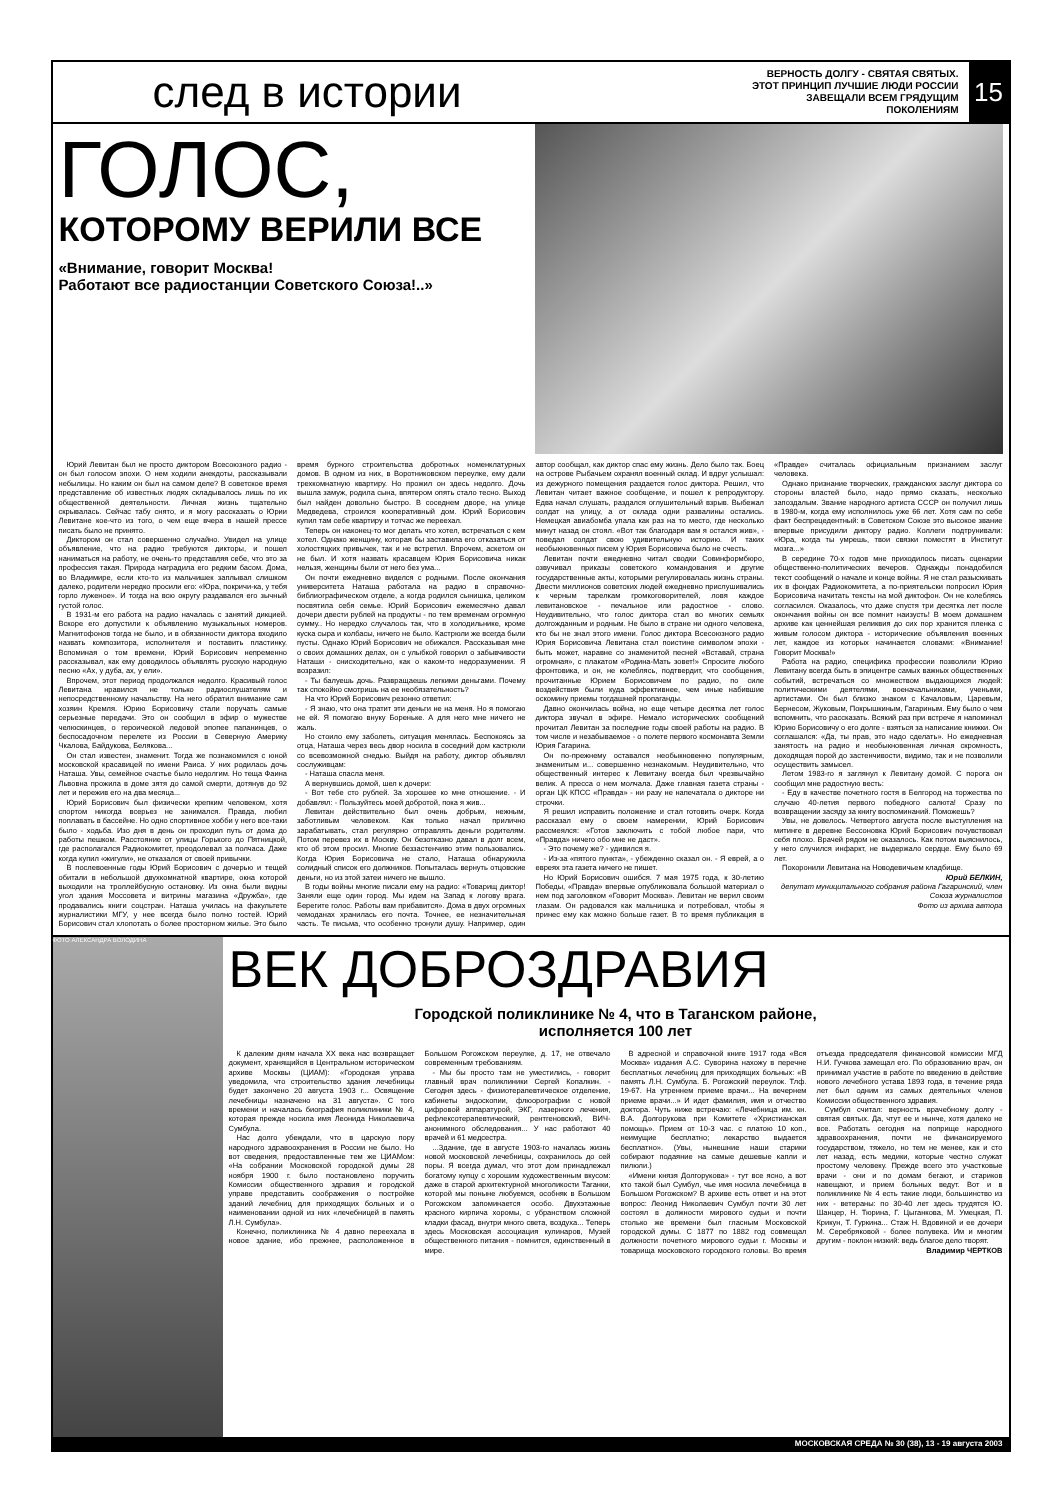след в истории
ВЕРНОСТЬ ДОЛГУ - СВЯТАЯ СВЯТЫХ.
ЭТОТ ПРИНЦИП ЛУЧШИЕ ЛЮДИ РОССИИ
ЗАВЕЩАЛИ ВСЕМ ГРЯДУЩИМ
ПОКОЛЕНИЯМ
15
ГОЛОС,
КОТОРОМУ ВЕРИЛИ ВСЕ
«Внимание, говорит Москва!
Работают все радиостанции Советского Союза!..»
Юрий Левитан был не просто диктором Всесоюзного радио - он был голосом эпохи. О нем ходили анекдоты, рассказывали небылицы. Но каким он был на самом деле? В советское время представление об известных людях складывалось лишь по их общественной деятельности. Личная жизнь тщательно скрывалась. Сейчас табу снято, и я могу рассказать о Юрии Левитане кое-что из того, о чем еще вчера в нашей прессе писать было не принято.
Диктором он стал совершенно случайно. Увидел на улице объявление, что на радио требуются дикторы, и пошел наниматься на работу, не очень-то представляя себе, что это за профессия такая. Природа наградила его редким басом. Дома, во Владимире, если кто-то из мальчишек заплывал слишком далеко, родители нередко просили его: «Юра, покричи-ка, у тебя горло луженое». И тогда на всю округу раздавался его зычный густой голос.
В 1931-м его работа на радио началась с занятий дикцией. Вскоре его допустили к объявлению музыкальных номеров. Магнитофонов тогда не было, и в обязанности диктора входило назвать композитора, исполнителя и поставить пластинку. Вспоминая о том времени, Юрий Борисович непременно рассказывал, как ему доводилось объявлять русскую народную песню «Ах, у дуба, ах, у ели».
Впрочем, этот период продолжался недолго. Красивый голос Левитана нравился не только радиослушателям и непосредственному начальству. На него обратил внимание сам хозяин Кремля. Юрию Борисовичу стали поручать самые серьезные передачи. Это он сообщил в эфир о мужестве челюскинцев, о героической ледовой эпопее папанинцев, о беспосадочном перелете из России в Северную Америку Чкалова, Байдукова, Белякова...
Он стал известен, знаменит. Тогда же познакомился с юной московской красавицей по имени Раиса. У них родилась дочь Наташа. Увы, семейное счастье было недолгим. Но теща Фаина Львовна прожила в доме зятя до самой смерти, дотянув до 92 лет и пережив его на два месяца...
Юрий Борисович был физически крепким человеком, хотя спортом никогда всерьез не занимался. Правда, любил поплавать в бассейне. Но одно спортивное хобби у него все-таки было - ходьба. Изо дня в день он проходил путь от дома до работы пешком. Расстояние от улицы Горького до Пятницкой, где располагался Радиокомитет, преодолевал за полчаса. Даже когда купил «жигули», не отказался от своей привычки.
В послевоенные годы Юрий Борисович с дочерью и тещей обитали в небольшой двухкомнатной квартире, окна которой выходили на троллейбусную остановку. Из окна были видны угол здания Моссовета и витрины магазина «Дружба», где продавались книги соцстран. Наташа училась на факультете журналистики МГУ, у нее всегда было полно гостей. Юрий Борисович стал хлопотать о более просторном жилье. Это было время бурного строительства добротных номенклатурных домов. В одном из них, в Воротниковском переулке, ему дали трехкомнатную квартиру. Но прожил он здесь недолго. Дочь вышла замуж, родила сына, впятером опять стало тесно. Выход был найден довольно быстро. В соседнем дворе, на улице Медведева, строился кооперативный дом. Юрий Борисович купил там себе квартиру и тотчас же переехал.
Теперь он наконец-то мог делать что хотел, встречаться с кем хотел. Однако женщину, которая бы заставила его отказаться от холостяцких привычек, так и не встретил. Впрочем, аскетом он не был. И хотя назвать красавцем Юрия Борисовича никак нельзя, женщины были от него без ума...
Он почти ежедневно виделся с родными. После окончания университета Наташа работала на радио в справочно-библиографическом отделе, а когда родился сынишка, целиком посвятила себя семье. Юрий Борисович ежемесячно давал дочери двести рублей на продукты - по тем временам огромную сумму.. Но нередко случалось так, что в холодильнике, кроме куска сыра и колбасы, ничего не было. Кастрюли же всегда были пусты. Однако Юрий Борисович не обижался. Рассказывая мне о своих домашних делах, он с улыбкой говорил о забывчивости Наташи - снисходительно, как о каком-то недоразумении. Я возразил:
- Ты балуешь дочь. Развращаешь легкими деньгами. Почему так спокойно смотришь на ее необязательность?
На что Юрий Борисович резонно ответил:
- Я знаю, что она тратит эти деньги не на меня. Но я помогаю не ей. Я помогаю внуку Бореньке. А для него мне ничего не жаль.
Но стоило ему заболеть, ситуация менялась. Беспокоясь за отца, Наташа через весь двор носила в соседний дом кастрюли со всевозможной снедью. Выйдя на работу, диктор объявлял сослуживцам:
- Наташа спасла меня.
А вернувшись домой, шел к дочери:
- Вот тебе сто рублей. За хорошее ко мне отношение. - И добавлял: - Пользуйтесь моей добротой, пока я жив...
Левитан действительно был очень добрым, нежным, заботливым человеком. Как только начал прилично зарабатывать, стал регулярно отправлять деньги родителям. Потом перевез их в Москву. Он безотказно давал в долг всем, кто об этом просил. Многие беззастенчиво этим пользовались. Когда Юрия Борисовича не стало, Наташа обнаружила солидный список его должников. Попыталась вернуть отцовские деньги, но из этой затеи ничего не вышло.
В годы войны многие писали ему на радио: «Товарищ диктор! Заняли еще один город. Мы идем на Запад к логову врага. Берегите голос. Работы вам прибавится». Дома в двух огромных чемоданах хранилась его почта. Точнее, ее незначительная часть. Те письма, что особенно тронули душу. Например, один автор сообщал, как диктор спас ему жизнь. Дело было так. Боец на острове Рыбачьем охранял военный склад. И вдруг услышал: из дежурного помещения раздается голос диктора. Решил, что Левитан читает важное сообщение, и пошел к репродуктору. Едва начал слушать, раздался оглушительный взрыв. Выбежал солдат на улицу, а от склада одни развалины остались. Немецкая авиабомба упала как раз на то место, где несколько минут назад он стоял. «Вот так благодаря вам я остался жив», - поведал солдат свою удивительную историю. И таких необыкновенных писем у Юрия Борисовича было не счесть.
Левитан почти ежедневно читал сводки Совинформбюро, озвучивал приказы советского командования и другие государственные акты, которыми регулировалась жизнь страны. Двести миллионов советских людей ежедневно прислушивались к черным тарелкам громкоговорителей, ловя каждое левитановское - печальное или радостное - слово. Неудивительно, что голос диктора стал во многих семьях долгожданным и родным. Не было в стране ни одного человека, кто бы не знал этого имени. Голос диктора Всесоюзного радио Юрия Борисовича Левитана стал поистине символом эпохи - быть может, наравне со знаменитой песней «Вставай, страна огромная», с плакатом «Родина-Мать зовет!» Спросите любого фронтовика, и он, не колеблясь, подтвердит, что сообщения, прочитанные Юрием Борисовичем по радио, по силе воздействия были куда эффективнее, чем иные набившие оскомину приемы тогдашней пропаганды.
Давно окончилась война, но еще четыре десятка лет голос диктора звучал в эфире. Немало исторических сообщений прочитал Левитан за последние годы своей работы на радио. В том числе и незабываемое - о полете первого космонавта Земли Юрия Гагарина.
Он по-прежнему оставался необыкновенно популярным, знаменитым и... совершенно незнакомым. Неудивительно, что общественный интерес к Левитану всегда был чрезвычайно велик. А пресса о нем молчала. Даже главная газета страны - орган ЦК КПСС «Правда» - ни разу не напечатала о дикторе ни строчки.
Я решил исправить положение и стал готовить очерк. Когда рассказал ему о своем намерении, Юрий Борисович рассмеялся: «Готов заключить с тобой любое пари, что «Правда» ничего обо мне не даст».
- Это почему же? - удивился я.
- Из-за «пятого пункта», - убежденно сказал он. - Я еврей, а о евреях эта газета ничего не пишет.
Но Юрий Борисович ошибся. 7 мая 1975 года, к 30-летию Победы, «Правда» впервые опубликовала большой материал о нем под заголовком «Говорит Москва». Левитан не верил своим глазам. Он радовался как мальчишка и потребовал, чтобы я принес ему как можно больше газет. В то время публикация в «Правде» считалась официальным признанием заслуг человека.
Однако признание творческих, гражданских заслуг диктора со стороны властей было, надо прямо сказать, несколько запоздалым. Звание народного артиста СССР он получил лишь в 1980-м, когда ему исполнилось уже 66 лет. Хотя сам по себе факт беспрецедентный: в Советском Союзе это высокое звание впервые присудили диктору радио. Коллеги подтрунивали: «Юра, когда ты умрешь, твои связки поместят в Институт мозга...»
В середине 70-х годов мне приходилось писать сценарии общественно-политических вечеров. Однажды понадобился текст сообщений о начале и конце войны. Я не стал разыскивать их в фондах Радиокомитета, а по-приятельски попросил Юрия Борисовича начитать тексты на мой диктофон. Он не колеблясь согласился. Оказалось, что даже спустя три десятка лет после окончания войны он все помнит наизусть! В моем домашнем архиве как ценнейшая реликвия до сих пор хранится пленка с живым голосом диктора - исторические объявления военных лет, каждое из которых начинается словами: «Внимание! Говорит Москва!»
Работа на радио, специфика профессии позволили Юрию Левитану всегда быть в эпицентре самых важных общественных событий, встречаться со множеством выдающихся людей: политическими деятелями, военачальниками, учеными, артистами. Он был близко знаком с Качаловым, Царевым, Бернесом, Жуковым, Покрышкиным, Гагариным. Ему было о чем вспомнить, что рассказать. Всякий раз при встрече я напоминал Юрию Борисовичу о его долге - взяться за написание книжки. Он соглашался: «Да, ты прав, это надо сделать». Но ежедневная занятость на радио и необыкновенная личная скромность, доходящая порой до застенчивости, видимо, так и не позволили осуществить замысел.
Летом 1983-го я заглянул к Левитану домой. С порога он сообщил мне радостную весть:
- Еду в качестве почетного гостя в Белгород на торжества по случаю 40-летия первого победного салюта! Сразу по возвращении засяду за книгу воспоминаний. Поможешь?
Увы, не довелось. Четвертого августа после выступления на митинге в деревне Бессоновка Юрий Борисович почувствовал себя плохо. Врачей рядом не оказалось. Как потом выяснилось, у него случился инфаркт, не выдержало сердце. Ему было 69 лет.
Похоронили Левитана на Новодевичьем кладбище.
Юрий БЕЛКИН,
депутат муниципального собрания района Гагаринский, член Союза журналистов
Фото из архива автора
ФОТО АЛЕКСАНДРА ВОЛОДИНА
ВЕК ДОБРОЗДРАВИЯ
Городской поликлинике № 4, что в Таганском районе,
исполняется 100 лет
К далеким дням начала XX века нас возвращает документ, хранящийся в Центральном историческом архиве Москвы (ЦИАМ): «Городская управа уведомила, что строительство здания лечебницы будет закончено 20 августа 1903 г... Освящение лечебницы назначено на 31 августа». С того времени и началась биография поликлиники № 4, которая прежде носила имя Леонида Николаевича Сумбула.
Нас долго убеждали, что в царскую пору народного здравоохранения в России не было. Но вот сведения, предоставленные тем же ЦИАМом: «На собрании Московской городской думы 28 ноября 1900 г. было постановлено поручить Комиссии общественного здравия и городской управе представить соображения о постройке зданий лечебниц для приходящих больных и о наименовании одной из них «лечебницей в память Л.Н. Сумбула».
Конечно, поликлиника № 4 давно переехала в новое здание, ибо прежнее, расположенное в Большом Рогожском переулке, д. 17, не отвечало современным требованиям.
- Мы бы просто там не уместились, - говорит главный врач поликлиники Сергей Копалкин. - Сегодня здесь - физиотерапевтическое отделение, кабинеты эндоскопии, флюорографии с новой цифровой аппаратурой, ЭКГ, лазерного лечения, рефлексотерапевтический, рентгеновский, ВИЧ-анонимного обследования... У нас работают 40 врачей и 61 медсестра.
...Здание, где в августе 1903-го началась жизнь новой московской лечебницы, сохранилось до сей поры. Я всегда думал, что этот дом принадлежал богатому купцу с хорошим художественным вкусом: даже в старой архитектурной многоликости Таганки, которой мы поныне любуемся, особняк в Большом Рогожском запоминается особо. Двухэтажные красного кирпича хоромы, с убранством сложной кладки фасад, внутри много света, воздуха... Теперь здесь Московская ассоциация кулинаров, Музей общественного питания - помнится, единственный в мире.
В адресной и справочной книге 1917 года «Вся Москва» издания А.С. Суворина нахожу в перечне бесплатных лечебниц для приходящих больных: «В память Л.Н. Сумбула. Б. Рогожский переулок. Тлф. 19-67. На утреннем приеме врачи... На вечернем приеме врачи...» И идет фамилия, имя и отчество доктора. Чуть ниже встречаю: «Лечебница им. кн. В.А. Долгорукова при Комитете «Христианская помощь». Прием от 10-3 час. с платою 10 коп., неимущие бесплатно; лекарство выдается бесплатно». (Увы, нынешние наши старики собирают подаяние на самые дешевые капли и пилюли.)
«Имени князя Долгорукова» - тут все ясно, а вот кто такой был Сумбул, чье имя носила лечебница в Большом Рогожском? В архиве есть ответ и на этот вопрос: Леонид Николаевич Сумбул почти 30 лет состоял в должности мирового судьи и почти столько же времени был гласным Московской городской думы. С 1877 по 1882 год совмещал должности почетного мирового судьи г. Москвы и товарища московского городского головы. Во время отъезда председателя финансовой комиссии МГД Н.И. Гучкова замещал его. По образованию врач, он принимал участие в работе по введению в действие нового лечебного устава 1893 года, в течение ряда лет был одним из самых деятельных членов Комиссии общественного здравия.
Сумбул считал: верность врачебному долгу - святая святых. Да, чтут ее и нынче, хотя далеко не все. Работать сегодня на поприще народного здравоохранения, почти не финансируемого государством, тяжело, но тем не менее, как и сто лет назад, есть медики, которые честно служат простому человеку. Прежде всего это участковые врачи - они и по домам бегают, и стариков навещают, и прием больных ведут. Вот и в поликлинике № 4 есть такие люди, большинство из них - ветераны: по 30-40 лет здесь трудятся Ю. Шанцер, Н. Тюрина, Г. Цыганкова, М. Умецкая, П. Крикун, Т. Гуркина... Стаж Н. Вдовиной и ее дочери М. Серебряковой - более полувека. Им и многим другим - поклон низкий: ведь благое дело творят.
Владимир ЧЕРТКОВ
МОСКОВСКАЯ СРЕДА № 30 (38), 13 - 19 августа 2003